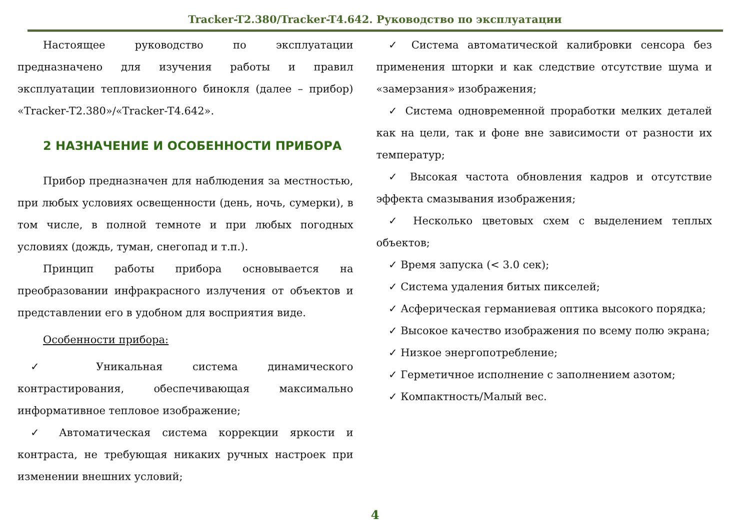Tracker-T2.380/Tracker-T4.642. Руководство по эксплуатации
Настоящее руководство по эксплуатации предназначено для изучения работы и правил эксплуатации тепловизионного бинокля (далее – прибор) «Tracker-T2.380»/«Tracker-T4.642».
2 НАЗНАЧЕНИЕ И ОСОБЕННОСТИ ПРИБОРА
Прибор предназначен для наблюдения за местностью, при любых условиях освещенности (день, ночь, сумерки), в том числе, в полной темноте и при любых погодных условиях (дождь, туман, снегопад и т.п.).
Принцип работы прибора основывается на преобразовании инфракрасного излучения от объектов и представлении его в удобном для восприятия виде.
Особенности прибора:
✓ Уникальная система динамического контрастирования, обеспечивающая максимально информативное тепловое изображение;
✓ Автоматическая система коррекции яркости и контраста, не требующая никаких ручных настроек при изменении внешних условий;
✓ Система автоматической калибровки сенсора без применения шторки и как следствие отсутствие шума и «замерзания» изображения;
✓ Система одновременной проработки мелких деталей как на цели, так и фоне вне зависимости от разности их температур;
✓ Высокая частота обновления кадров и отсутствие эффекта смазывания изображения;
✓ Несколько цветовых схем с выделением теплых объектов;
✓ Время запуска (< 3.0 сек);
✓ Система удаления битых пикселей;
✓ Асферическая германиевая оптика высокого порядка;
✓ Высокое качество изображения по всему полю экрана;
✓ Низкое энергопотребление;
✓ Герметичное исполнение с заполнением азотом;
✓ Компактность/Малый вес.
4